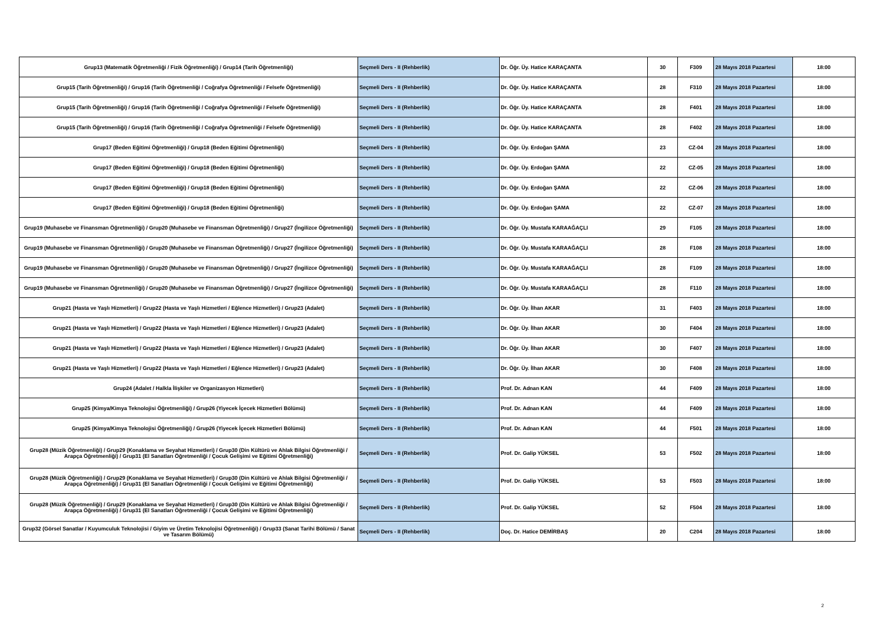| Grup13 (Matematik Öğretmenliği / Fizik Öğretmenliği) / Grup14 (Tarih Öğretmenliği) | Seçmeli Ders - II (Rehberlik) | Dr. Öğr. Üy. Hatice KARAÇANTA | 30 | F309 | 28 Mayıs 2018 Pazartesi | 18:00 |
| Grup15 (Tarih Öğretmenliği) / Grup16 (Tarih Öğretmenliği / Coğrafya Öğretmenliği / Felsefe Öğretmenliği) | Seçmeli Ders - II (Rehberlik) | Dr. Öğr. Üy. Hatice KARAÇANTA | 28 | F310 | 28 Mayıs 2018 Pazartesi | 18:00 |
| Grup15 (Tarih Öğretmenliği) / Grup16 (Tarih Öğretmenliği / Coğrafya Öğretmenliği / Felsefe Öğretmenliği) | Seçmeli Ders - II (Rehberlik) | Dr. Öğr. Üy. Hatice KARAÇANTA | 28 | F401 | 28 Mayıs 2018 Pazartesi | 18:00 |
| Grup15 (Tarih Öğretmenliği) / Grup16 (Tarih Öğretmenliği / Coğrafya Öğretmenliği / Felsefe Öğretmenliği) | Seçmeli Ders - II (Rehberlik) | Dr. Öğr. Üy. Hatice KARAÇANTA | 28 | F402 | 28 Mayıs 2018 Pazartesi | 18:00 |
| Grup17 (Beden Eğitimi Öğretmenliği) / Grup18 (Beden Eğitimi Öğretmenliği) | Seçmeli Ders - II (Rehberlik) | Dr. Öğr. Üy. Erdoğan ŞAMA | 23 | CZ-04 | 28 Mayıs 2018 Pazartesi | 18:00 |
| Grup17 (Beden Eğitimi Öğretmenliği) / Grup18 (Beden Eğitimi Öğretmenliği) | Seçmeli Ders - II (Rehberlik) | Dr. Öğr. Üy. Erdoğan ŞAMA | 22 | CZ-05 | 28 Mayıs 2018 Pazartesi | 18:00 |
| Grup17 (Beden Eğitimi Öğretmenliği) / Grup18 (Beden Eğitimi Öğretmenliği) | Seçmeli Ders - II (Rehberlik) | Dr. Öğr. Üy. Erdoğan ŞAMA | 22 | CZ-06 | 28 Mayıs 2018 Pazartesi | 18:00 |
| Grup17 (Beden Eğitimi Öğretmenliği) / Grup18 (Beden Eğitimi Öğretmenliği) | Seçmeli Ders - II (Rehberlik) | Dr. Öğr. Üy. Erdoğan ŞAMA | 22 | CZ-07 | 28 Mayıs 2018 Pazartesi | 18:00 |
| Grup19 (Muhasebe ve Finansman Öğretmenliği) / Grup20 (Muhasebe ve Finansman Öğretmenliği) / Grup27 (İngilizce Öğretmenliği) | Seçmeli Ders - II (Rehberlik) | Dr. Öğr. Üy. Mustafa KARAAĞAÇLI | 29 | F105 | 28 Mayıs 2018 Pazartesi | 18:00 |
| Grup19 (Muhasebe ve Finansman Öğretmenliği) / Grup20 (Muhasebe ve Finansman Öğretmenliği) / Grup27 (İngilizce Öğretmenliği) | Seçmeli Ders - II (Rehberlik) | Dr. Öğr. Üy. Mustafa KARAAĞAÇLI | 28 | F108 | 28 Mayıs 2018 Pazartesi | 18:00 |
| Grup19 (Muhasebe ve Finansman Öğretmenliği) / Grup20 (Muhasebe ve Finansman Öğretmenliği) / Grup27 (İngilizce Öğretmenliği) | Seçmeli Ders - II (Rehberlik) | Dr. Öğr. Üy. Mustafa KARAAĞAÇLI | 28 | F109 | 28 Mayıs 2018 Pazartesi | 18:00 |
| Grup19 (Muhasebe ve Finansman Öğretmenliği) / Grup20 (Muhasebe ve Finansman Öğretmenliği) / Grup27 (İngilizce Öğretmenliği) | Seçmeli Ders - II (Rehberlik) | Dr. Öğr. Üy. Mustafa KARAAĞAÇLI | 28 | F110 | 28 Mayıs 2018 Pazartesi | 18:00 |
| Grup21 (Hasta ve Yaşlı Hizmetleri) / Grup22 (Hasta ve Yaşlı Hizmetleri / Eğlence Hizmetleri) / Grup23 (Adalet) | Seçmeli Ders - II (Rehberlik) | Dr. Öğr. Üy. İlhan AKAR | 31 | F403 | 28 Mayıs 2018 Pazartesi | 18:00 |
| Grup21 (Hasta ve Yaşlı Hizmetleri) / Grup22 (Hasta ve Yaşlı Hizmetleri / Eğlence Hizmetleri) / Grup23 (Adalet) | Seçmeli Ders - II (Rehberlik) | Dr. Öğr. Üy. İlhan AKAR | 30 | F404 | 28 Mayıs 2018 Pazartesi | 18:00 |
| Grup21 (Hasta ve Yaşlı Hizmetleri) / Grup22 (Hasta ve Yaşlı Hizmetleri / Eğlence Hizmetleri) / Grup23 (Adalet) | Seçmeli Ders - II (Rehberlik) | Dr. Öğr. Üy. İlhan AKAR | 30 | F407 | 28 Mayıs 2018 Pazartesi | 18:00 |
| Grup21 (Hasta ve Yaşlı Hizmetleri) / Grup22 (Hasta ve Yaşlı Hizmetleri / Eğlence Hizmetleri) / Grup23 (Adalet) | Seçmeli Ders - II (Rehberlik) | Dr. Öğr. Üy. İlhan AKAR | 30 | F408 | 28 Mayıs 2018 Pazartesi | 18:00 |
| Grup24 (Adalet / Halkla İlişkiler ve Organizasyon Hizmetleri) | Seçmeli Ders - II (Rehberlik) | Prof. Dr. Adnan KAN | 44 | F409 | 28 Mayıs 2018 Pazartesi | 18:00 |
| Grup25 (Kimya/Kimya Teknolojisi Öğretmenliği) / Grup26 (Yiyecek İçecek Hizmetleri Bölümü) | Seçmeli Ders - II (Rehberlik) | Prof. Dr. Adnan KAN | 44 | F409 | 28 Mayıs 2018 Pazartesi | 18:00 |
| Grup25 (Kimya/Kimya Teknolojisi Öğretmenliği) / Grup26 (Yiyecek İçecek Hizmetleri Bölümü) | Seçmeli Ders - II (Rehberlik) | Prof. Dr. Adnan KAN | 44 | F501 | 28 Mayıs 2018 Pazartesi | 18:00 |
| Grup28 (Müzik Öğretmenliği) / Grup29 (Konaklama ve Seyahat Hizmetleri) / Grup30 (Din Kültürü ve Ahlak Bilgisi Öğretmenliği / Arapça Öğretmenliği) / Grup31 (El Sanatları Öğretmenliği / Çocuk Gelişimi ve Eğitimi Öğretmenliği) | Seçmeli Ders - II (Rehberlik) | Prof. Dr. Galip YÜKSEL | 53 | F502 | 28 Mayıs 2018 Pazartesi | 18:00 |
| Grup28 (Müzik Öğretmenliği) / Grup29 (Konaklama ve Seyahat Hizmetleri) / Grup30 (Din Kültürü ve Ahlak Bilgisi Öğretmenliği / Arapça Öğretmenliği) / Grup31 (El Sanatları Öğretmenliği / Çocuk Gelişimi ve Eğitimi Öğretmenliği) | Seçmeli Ders - II (Rehberlik) | Prof. Dr. Galip YÜKSEL | 53 | F503 | 28 Mayıs 2018 Pazartesi | 18:00 |
| Grup28 (Müzik Öğretmenliği) / Grup29 (Konaklama ve Seyahat Hizmetleri) / Grup30 (Din Kültürü ve Ahlak Bilgisi Öğretmenliği / Arapça Öğretmenliği) / Grup31 (El Sanatları Öğretmenliği / Çocuk Gelişimi ve Eğitimi Öğretmenliği) | Seçmeli Ders - II (Rehberlik) | Prof. Dr. Galip YÜKSEL | 52 | F504 | 28 Mayıs 2018 Pazartesi | 18:00 |
| Grup32 (Görsel Sanatlar / Kuyumculuk Teknolojisi / Giyim ve Üretim Teknolojisi Öğretmenliği) / Grup33 (Sanat Tarihi Bölümü / Sanat ve Tasarım Bölümü) | Seçmeli Ders - II (Rehberlik) | Doç. Dr. Hatice DEMİRBAŞ | 20 | C204 | 28 Mayıs 2018 Pazartesi | 18:00 |
2